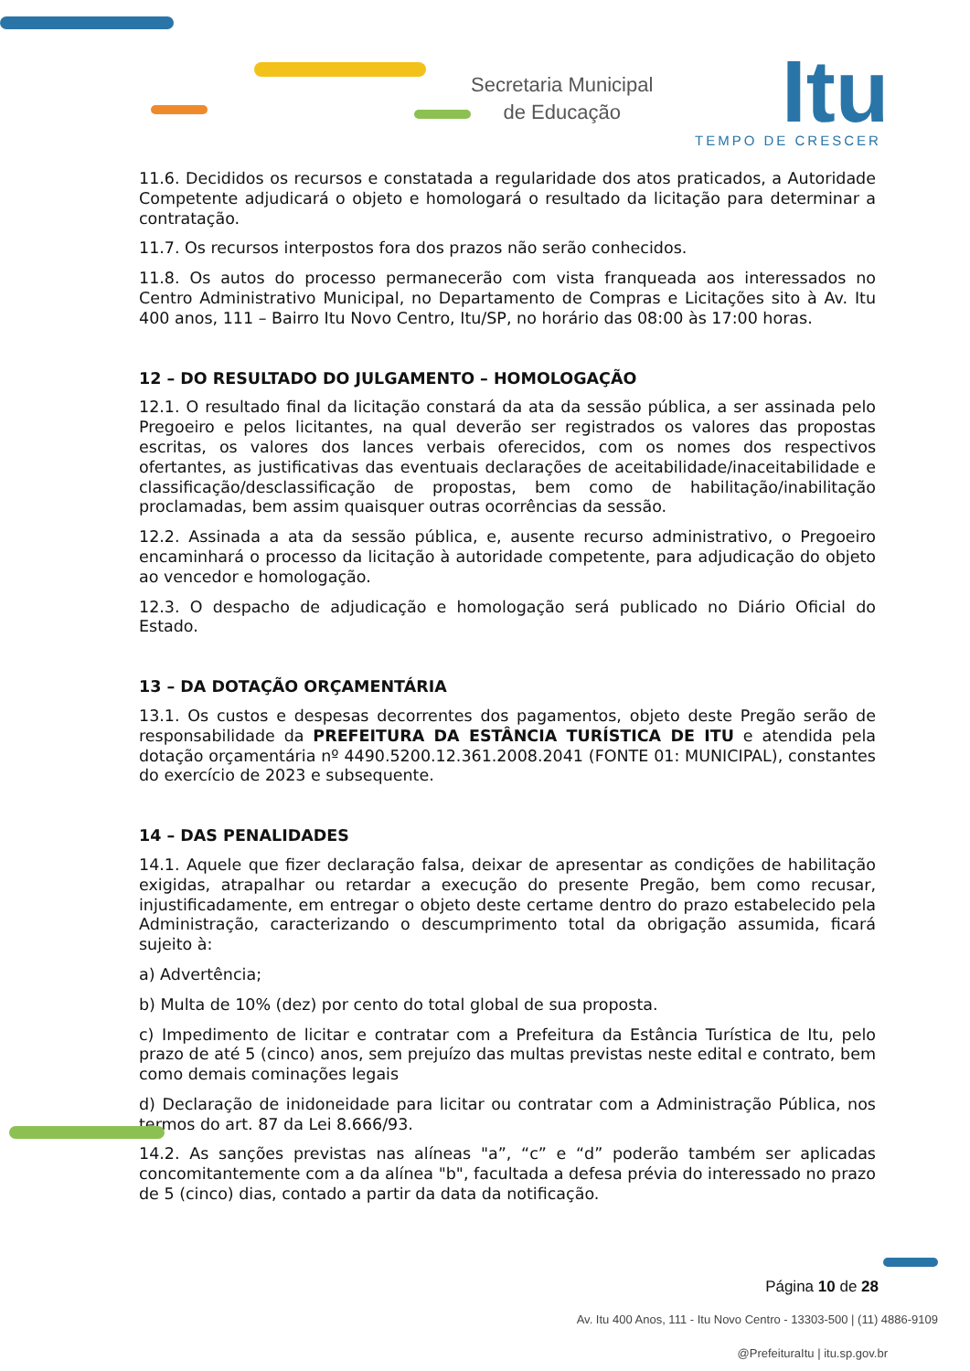Secretaria Municipal
de Educação
Itu
TEMPO DE CRESCER
11.6. Decididos os recursos e constatada a regularidade dos atos praticados, a Autoridade Competente adjudicará o objeto e homologará o resultado da licitação para determinar a contratação.
11.7. Os recursos interpostos fora dos prazos não serão conhecidos.
11.8. Os autos do processo permanecerão com vista franqueada aos interessados no Centro Administrativo Municipal, no Departamento de Compras e Licitações sito à Av. Itu 400 anos, 111 – Bairro Itu Novo Centro, Itu/SP, no horário das 08:00 às 17:00 horas.
12 – DO RESULTADO DO JULGAMENTO – HOMOLOGAÇÃO
12.1. O resultado final da licitação constará da ata da sessão pública, a ser assinada pelo Pregoeiro e pelos licitantes, na qual deverão ser registrados os valores das propostas escritas, os valores dos lances verbais oferecidos, com os nomes dos respectivos ofertantes, as justificativas das eventuais declarações de aceitabilidade/inaceitabilidade e classificação/desclassificação de propostas, bem como de habilitação/inabilitação proclamadas, bem assim quaisquer outras ocorrências da sessão.
12.2. Assinada a ata da sessão pública, e, ausente recurso administrativo, o Pregoeiro encaminhará o processo da licitação à autoridade competente, para adjudicação do objeto ao vencedor e homologação.
12.3. O despacho de adjudicação e homologação será publicado no Diário Oficial do Estado.
13 – DA DOTAÇÃO ORÇAMENTÁRIA
13.1. Os custos e despesas decorrentes dos pagamentos, objeto deste Pregão serão de responsabilidade da PREFEITURA DA ESTÂNCIA TURÍSTICA DE ITU e atendida pela dotação orçamentária nº 4490.5200.12.361.2008.2041 (FONTE 01: MUNICIPAL), constantes do exercício de 2023 e subsequente.
14 – DAS PENALIDADES
14.1. Aquele que fizer declaração falsa, deixar de apresentar as condições de habilitação exigidas, atrapalhar ou retardar a execução do presente Pregão, bem como recusar, injustificadamente, em entregar o objeto deste certame dentro do prazo estabelecido pela Administração, caracterizando o descumprimento total da obrigação assumida, ficará sujeito à:
a) Advertência;
b) Multa de 10% (dez) por cento do total global de sua proposta.
c) Impedimento de licitar e contratar com a Prefeitura da Estância Turística de Itu, pelo prazo de até 5 (cinco) anos, sem prejuízo das multas previstas neste edital e contrato, bem como demais cominações legais
d) Declaração de inidoneidade para licitar ou contratar com a Administração Pública, nos termos do art. 87 da Lei 8.666/93.
14.2. As sanções previstas nas alíneas "a”, “c” e “d” poderão também ser aplicadas concomitantemente com a da alínea "b", facultada a defesa prévia do interessado no prazo de 5 (cinco) dias, contado a partir da data da notificação.
Página 10 de 28
Av. Itu 400 Anos, 111 - Itu Novo Centro - 13303-500 | (11) 4886-9109
@PrefeituraItu | itu.sp.gov.br